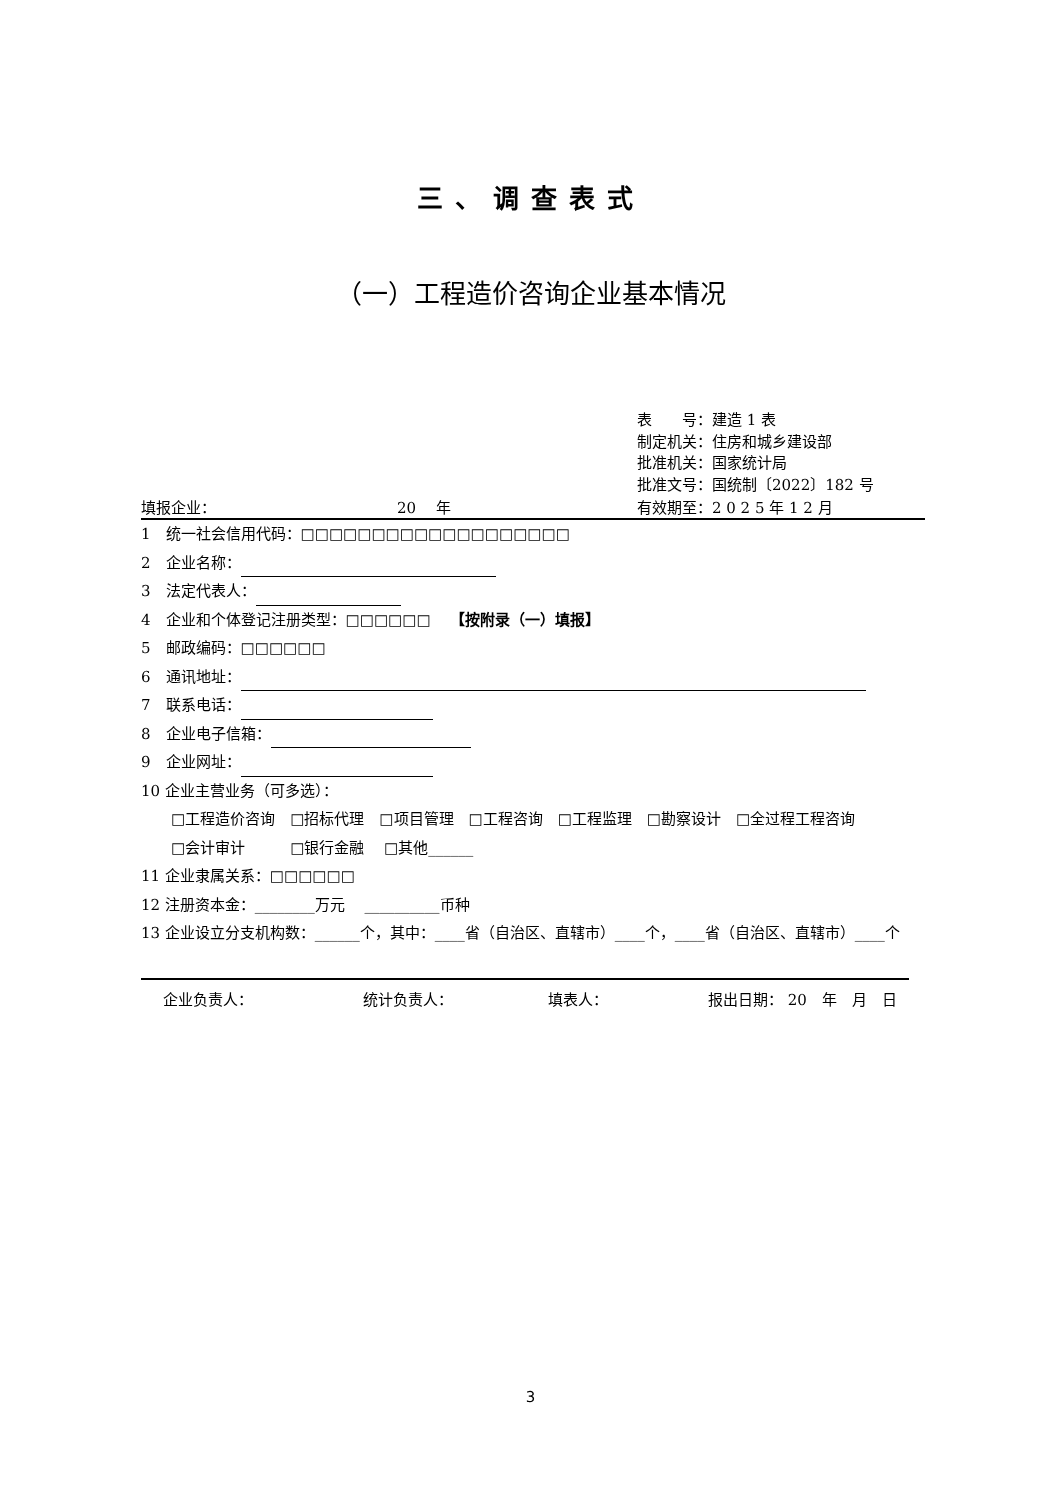三、调查表式
（一）工程造价咨询企业基本情况
表　　号：建造 1 表
制定机关：住房和城乡建设部
批准机关：国家统计局
批准文号：国统制〔2022〕182 号
填报企业： 20　 年 有效期至：2 0 2 5 年 1 2 月
1　统一社会信用代码：□□□□□□□□□□□□□□□□□□□
2　企业名称：
3　法定代表人：
4　企业和个体登记注册类型：□□□□□□　 【按附录（一）填报】
5　邮政编码：□□□□□□
6　通讯地址：
7　联系电话：
8　企业电子信箱：
9　企业网址：
10 企业主营业务（可多选）：
　　□工程造价咨询　□招标代理　□项目管理　□工程咨询　□工程监理　□勘察设计　□全过程工程咨询
　　□会计审计　　　□银行金融　 □其他______
11 企业隶属关系：□□□□□□
12 注册资本金：________万元　 __________币种
13 企业设立分支机构数：______个，其中：____省（自治区、直辖市）____个，____省（自治区、直辖市）____个
企业负责人： 统计负责人： 填表人： 报出日期： 20　年　月　日
3